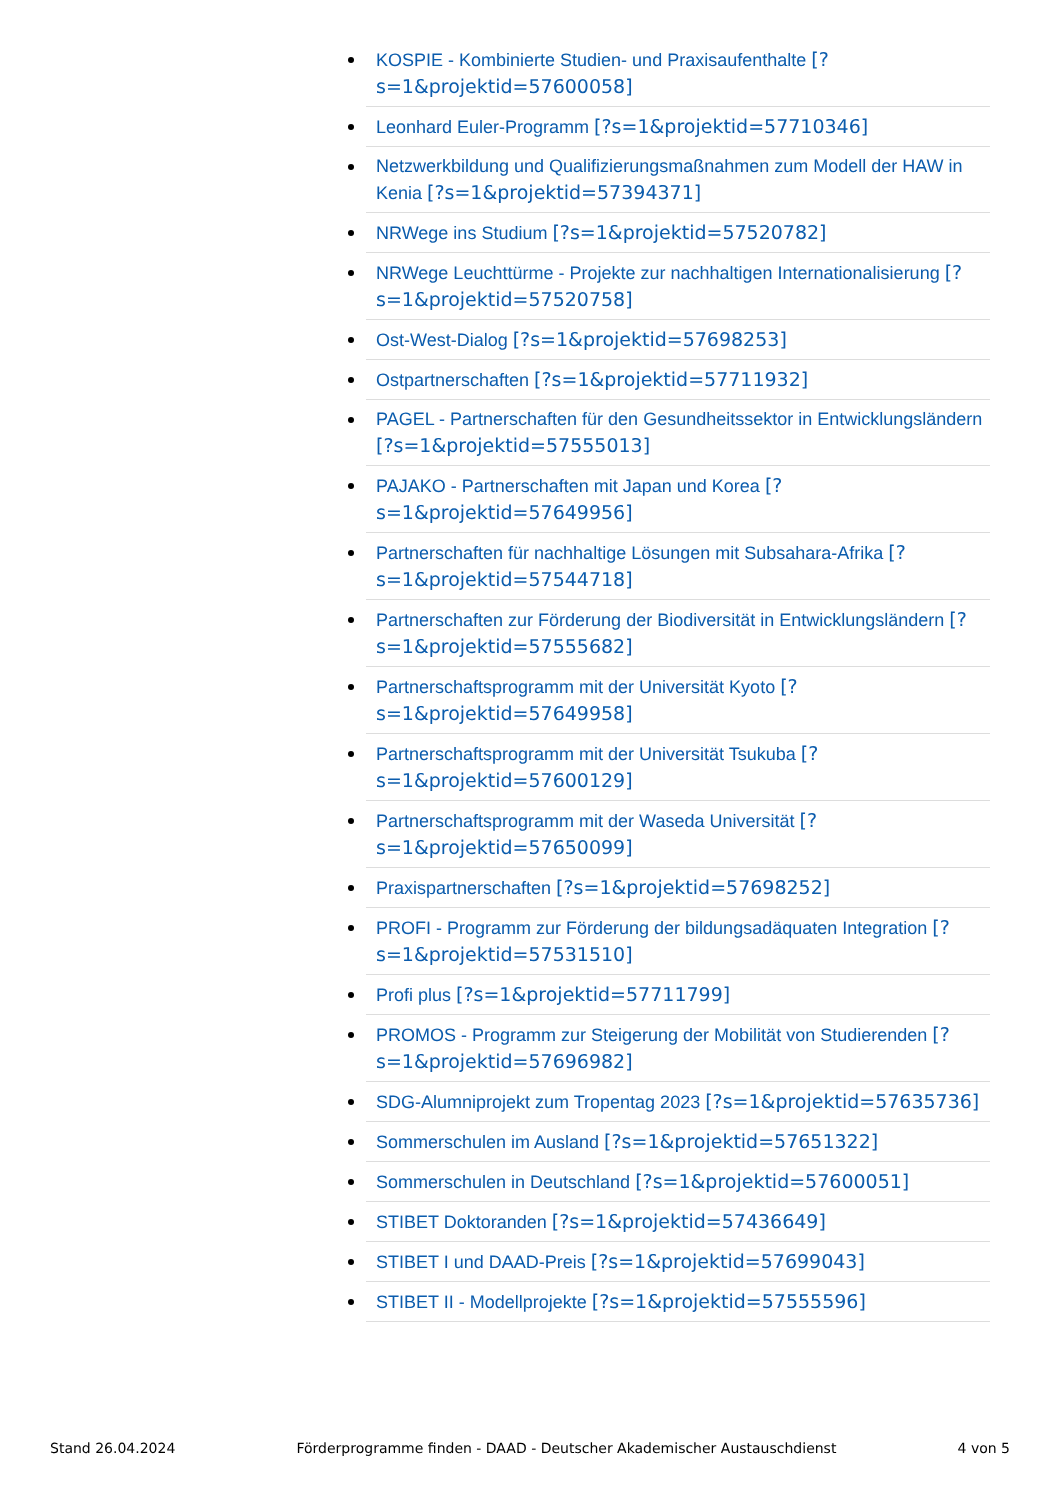KOSPIE - Kombinierte Studien- und Praxisaufenthalte [?s=1&projektid=57600058]
Leonhard Euler-Programm [?s=1&projektid=57710346]
Netzwerkbildung und Qualifizierungsmaßnahmen zum Modell der HAW in Kenia [?s=1&projektid=57394371]
NRWege ins Studium [?s=1&projektid=57520782]
NRWege Leuchttürme - Projekte zur nachhaltigen Internationalisierung [?s=1&projektid=57520758]
Ost-West-Dialog [?s=1&projektid=57698253]
Ostpartnerschaften [?s=1&projektid=57711932]
PAGEL - Partnerschaften für den Gesundheitssektor in Entwicklungsländern [?s=1&projektid=57555013]
PAJAKO - Partnerschaften mit Japan und Korea [?s=1&projektid=57649956]
Partnerschaften für nachhaltige Lösungen mit Subsahara-Afrika [?s=1&projektid=57544718]
Partnerschaften zur Förderung der Biodiversität in Entwicklungsländern [?s=1&projektid=57555682]
Partnerschaftsprogramm mit der Universität Kyoto [?s=1&projektid=57649958]
Partnerschaftsprogramm mit der Universität Tsukuba [?s=1&projektid=57600129]
Partnerschaftsprogramm mit der Waseda Universität [?s=1&projektid=57650099]
Praxispartnerschaften [?s=1&projektid=57698252]
PROFI - Programm zur Förderung der bildungsadäquaten Integration [?s=1&projektid=57531510]
Profi plus [?s=1&projektid=57711799]
PROMOS - Programm zur Steigerung der Mobilität von Studierenden [?s=1&projektid=57696982]
SDG-Alumniprojekt zum Tropentag 2023 [?s=1&projektid=57635736]
Sommerschulen im Ausland [?s=1&projektid=57651322]
Sommerschulen in Deutschland [?s=1&projektid=57600051]
STIBET Doktoranden [?s=1&projektid=57436649]
STIBET I und DAAD-Preis [?s=1&projektid=57699043]
STIBET II - Modellprojekte [?s=1&projektid=57555596]
Stand 26.04.2024 Förderprogramme finden - DAAD - Deutscher Akademischer Austauschdienst 4 von 5